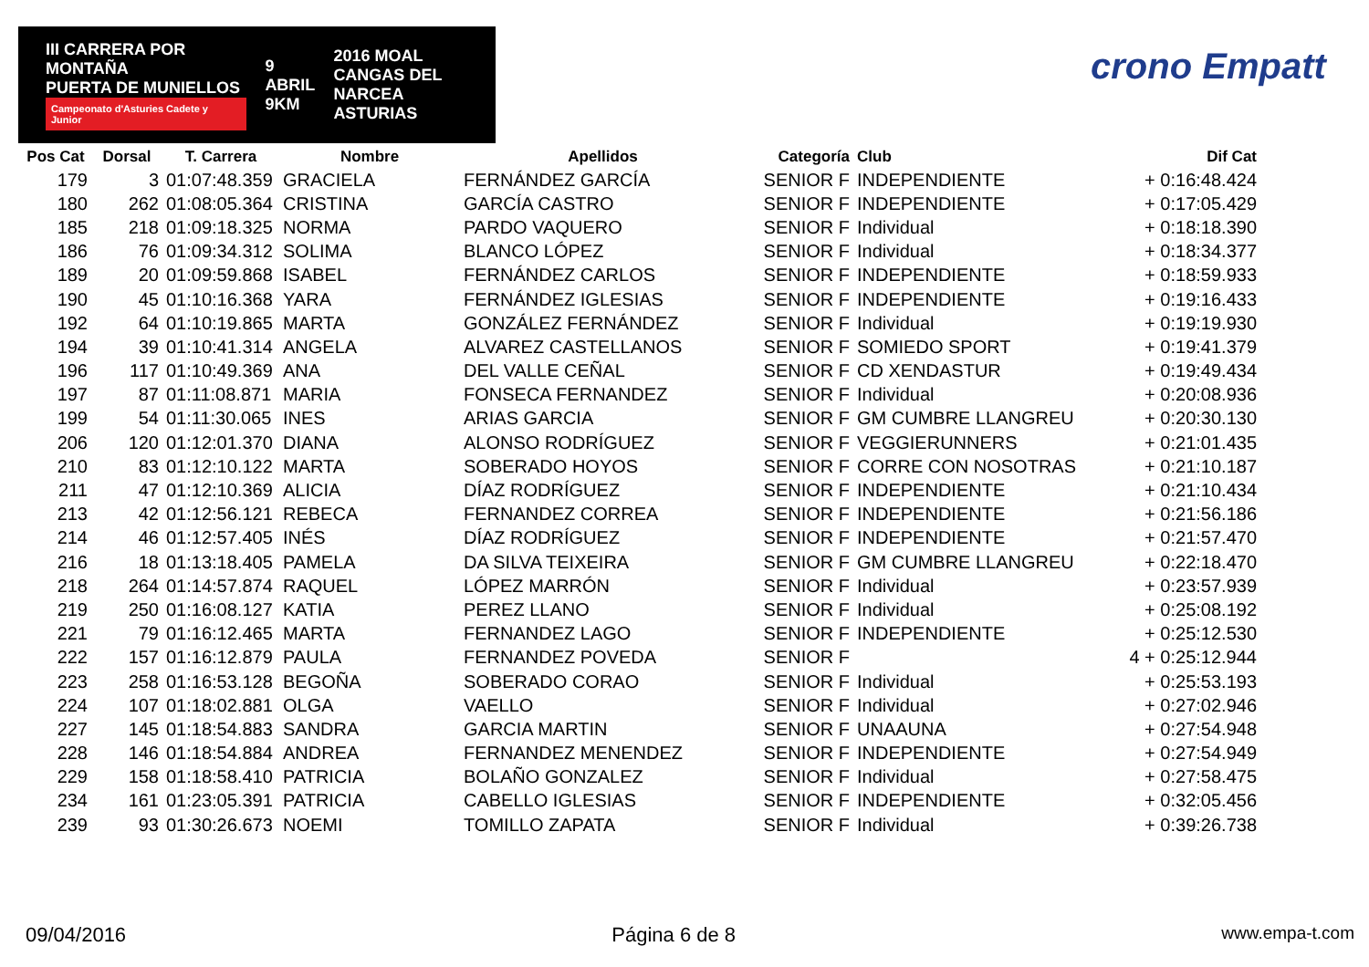III CARRERA POR MONTAÑA
PUERTA DE MUNIELLOS
Campeonato d'Asturies Cadete y Junior
9
ABRIL
9KM
2016 MOAL
CANGAS DEL NARCEA
ASTURIAS
crono Empatt
| Pos Cat | Dorsal | T. Carrera | Nombre | Apellidos | Categoría | Club | Dif Cat |
| --- | --- | --- | --- | --- | --- | --- | --- |
| 179 | 3 | 01:07:48.359 | GRACIELA | FERNÁNDEZ GARCÍA | SENIOR F | INDEPENDIENTE | + 0:16:48.424 |
| 180 | 262 | 01:08:05.364 | CRISTINA | GARCÍA CASTRO | SENIOR F | INDEPENDIENTE | + 0:17:05.429 |
| 185 | 218 | 01:09:18.325 | NORMA | PARDO VAQUERO | SENIOR F | Individual | + 0:18:18.390 |
| 186 | 76 | 01:09:34.312 | SOLIMA | BLANCO LÓPEZ | SENIOR F | Individual | + 0:18:34.377 |
| 189 | 20 | 01:09:59.868 | ISABEL | FERNÁNDEZ CARLOS | SENIOR F | INDEPENDIENTE | + 0:18:59.933 |
| 190 | 45 | 01:10:16.368 | YARA | FERNÁNDEZ IGLESIAS | SENIOR F | INDEPENDIENTE | + 0:19:16.433 |
| 192 | 64 | 01:10:19.865 | MARTA | GONZÁLEZ FERNÁNDEZ | SENIOR F | Individual | + 0:19:19.930 |
| 194 | 39 | 01:10:41.314 | ANGELA | ALVAREZ CASTELLANOS | SENIOR F | SOMIEDO SPORT | + 0:19:41.379 |
| 196 | 117 | 01:10:49.369 | ANA | DEL VALLE CEÑAL | SENIOR F | CD XENDASTUR | + 0:19:49.434 |
| 197 | 87 | 01:11:08.871 | MARIA | FONSECA FERNANDEZ | SENIOR F | Individual | + 0:20:08.936 |
| 199 | 54 | 01:11:30.065 | INES | ARIAS GARCIA | SENIOR F | GM CUMBRE LLANGREU | + 0:20:30.130 |
| 206 | 120 | 01:12:01.370 | DIANA | ALONSO RODRÍGUEZ | SENIOR F | VEGGIERUNNERS | + 0:21:01.435 |
| 210 | 83 | 01:12:10.122 | MARTA | SOBERADO HOYOS | SENIOR F | CORRE CON NOSOTRAS | + 0:21:10.187 |
| 211 | 47 | 01:12:10.369 | ALICIA | DÍAZ RODRÍGUEZ | SENIOR F | INDEPENDIENTE | + 0:21:10.434 |
| 213 | 42 | 01:12:56.121 | REBECA | FERNANDEZ CORREA | SENIOR F | INDEPENDIENTE | + 0:21:56.186 |
| 214 | 46 | 01:12:57.405 | INÉS | DÍAZ RODRÍGUEZ | SENIOR F | INDEPENDIENTE | + 0:21:57.470 |
| 216 | 18 | 01:13:18.405 | PAMELA | DA SILVA TEIXEIRA | SENIOR F | GM CUMBRE LLANGREU | + 0:22:18.470 |
| 218 | 264 | 01:14:57.874 | RAQUEL | LÓPEZ MARRÓN | SENIOR F | Individual | + 0:23:57.939 |
| 219 | 250 | 01:16:08.127 | KATIA | PEREZ LLANO | SENIOR F | Individual | + 0:25:08.192 |
| 221 | 79 | 01:16:12.465 | MARTA | FERNANDEZ LAGO | SENIOR F | INDEPENDIENTE | + 0:25:12.530 |
| 222 | 157 | 01:16:12.879 | PAULA | FERNANDEZ POVEDA | SENIOR F | | 4 + 0:25:12.944 |
| 223 | 258 | 01:16:53.128 | BEGOÑA | SOBERADO CORAO | SENIOR F | Individual | + 0:25:53.193 |
| 224 | 107 | 01:18:02.881 | OLGA | VAELLO | SENIOR F | Individual | + 0:27:02.946 |
| 227 | 145 | 01:18:54.883 | SANDRA | GARCIA MARTIN | SENIOR F | UNAAUNA | + 0:27:54.948 |
| 228 | 146 | 01:18:54.884 | ANDREA | FERNANDEZ MENENDEZ | SENIOR F | INDEPENDIENTE | + 0:27:54.949 |
| 229 | 158 | 01:18:58.410 | PATRICIA | BOLAÑO GONZALEZ | SENIOR F | Individual | + 0:27:58.475 |
| 234 | 161 | 01:23:05.391 | PATRICIA | CABELLO IGLESIAS | SENIOR F | INDEPENDIENTE | + 0:32:05.456 |
| 239 | 93 | 01:30:26.673 | NOEMI | TOMILLO ZAPATA | SENIOR F | Individual | + 0:39:26.738 |
09/04/2016 Página 6 de 8 www.empa-t.com